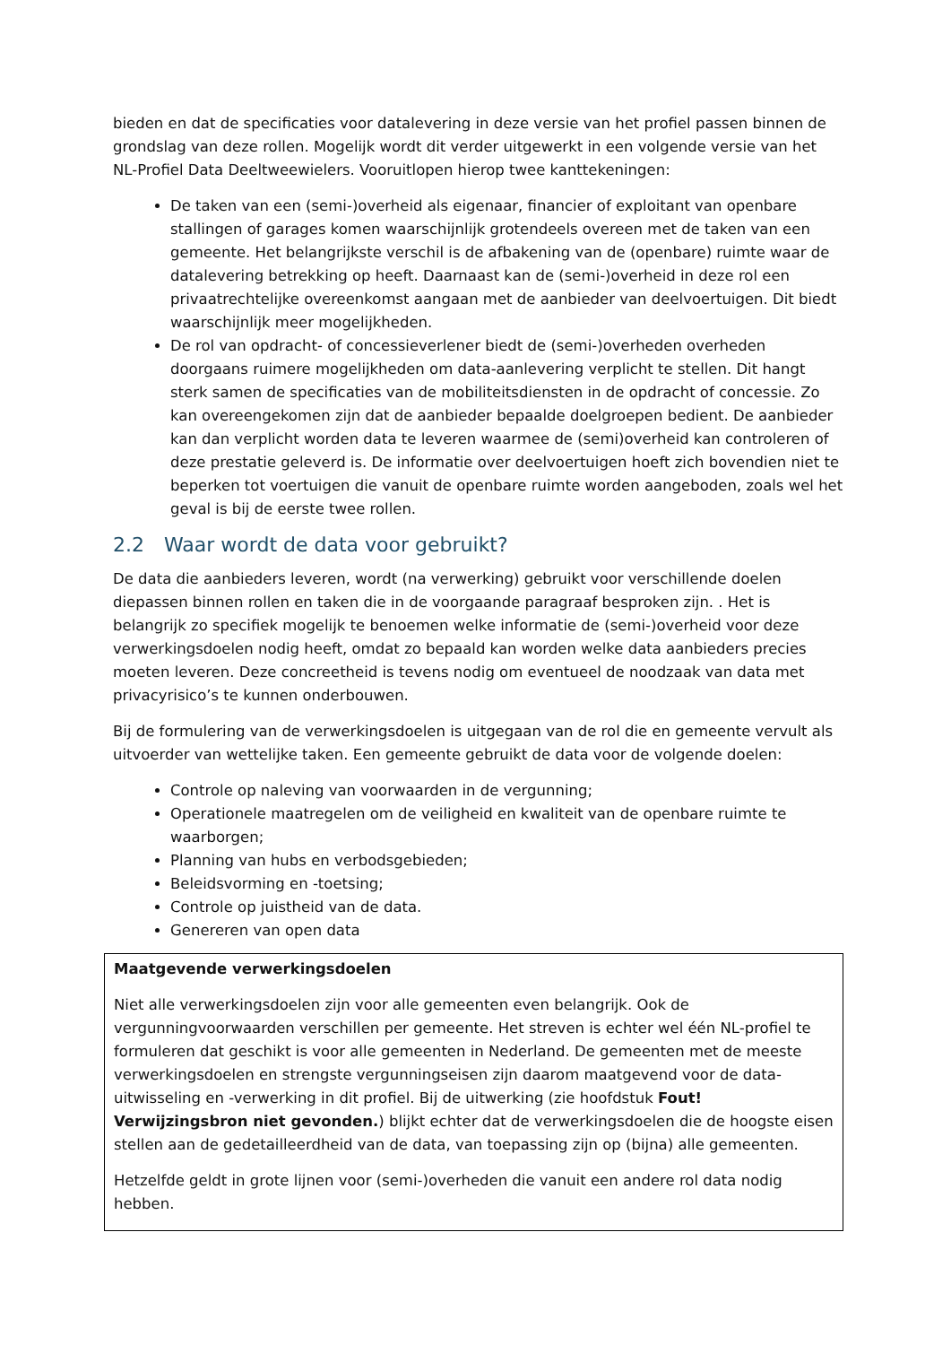bieden en dat de specificaties voor datalevering in deze versie van het profiel passen binnen de grondslag van deze rollen. Mogelijk wordt dit verder uitgewerkt in een volgende versie van het NL-Profiel Data Deeltweewielers. Vooruitlopen hierop twee kanttekeningen:
De taken van een (semi-)overheid als eigenaar, financier of exploitant van openbare stallingen of garages komen waarschijnlijk grotendeels overeen met de taken van een gemeente. Het belangrijkste verschil is de afbakening van de (openbare) ruimte waar de datalevering betrekking op heeft. Daarnaast kan de (semi-)overheid in deze rol een privaatrechtelijke overeenkomst aangaan met de aanbieder van deelvoertuigen. Dit biedt waarschijnlijk meer mogelijkheden.
De rol van opdracht- of concessieverlener biedt de (semi-)overheden overheden doorgaans ruimere mogelijkheden om data-aanlevering verplicht te stellen. Dit hangt sterk samen de specificaties van de mobiliteitsdiensten in de opdracht of concessie. Zo kan overeengekomen zijn dat de aanbieder bepaalde doelgroepen bedient. De aanbieder kan dan verplicht worden data te leveren waarmee de (semi)overheid kan controleren of deze prestatie geleverd is. De informatie over deelvoertuigen hoeft zich bovendien niet te beperken tot voertuigen die vanuit de openbare ruimte worden aangeboden, zoals wel het geval is bij de eerste twee rollen.
2.2 Waar wordt de data voor gebruikt?
De data die aanbieders leveren, wordt (na verwerking) gebruikt voor verschillende doelen diepassen binnen rollen en taken die in de voorgaande paragraaf besproken zijn. . Het is belangrijk zo specifiek mogelijk te benoemen welke informatie de (semi-)overheid voor deze verwerkingsdoelen nodig heeft, omdat zo bepaald kan worden welke data aanbieders precies moeten leveren. Deze concreetheid is tevens nodig om eventueel de noodzaak van data met privacyrisico’s te kunnen onderbouwen.
Bij de formulering van de verwerkingsdoelen is uitgegaan van de rol die en gemeente vervult als uitvoerder van wettelijke taken. Een gemeente gebruikt de data voor de volgende doelen:
Controle op naleving van voorwaarden in de vergunning;
Operationele maatregelen om de veiligheid en kwaliteit van de openbare ruimte te waarborgen;
Planning van hubs en verbodsgebieden;
Beleidsvorming en -toetsing;
Controle op juistheid van de data.
Genereren van open data
Maatgevende verwerkingsdoelen
Niet alle verwerkingsdoelen zijn voor alle gemeenten even belangrijk. Ook de vergunningvoorwaarden verschillen per gemeente. Het streven is echter wel één NL-profiel te formuleren dat geschikt is voor alle gemeenten in Nederland. De gemeenten met de meeste verwerkingsdoelen en strengste vergunningseisen zijn daarom maatgevend voor de data-uitwisseling en -verwerking in dit profiel. Bij de uitwerking (zie hoofdstuk Fout! Verwijzingsbron niet gevonden.) blijkt echter dat de verwerkingsdoelen die de hoogste eisen stellen aan de gedetailleerdheid van de data, van toepassing zijn op (bijna) alle gemeenten.
Hetzelfde geldt in grote lijnen voor (semi-)overheden die vanuit een andere rol data nodig hebben.